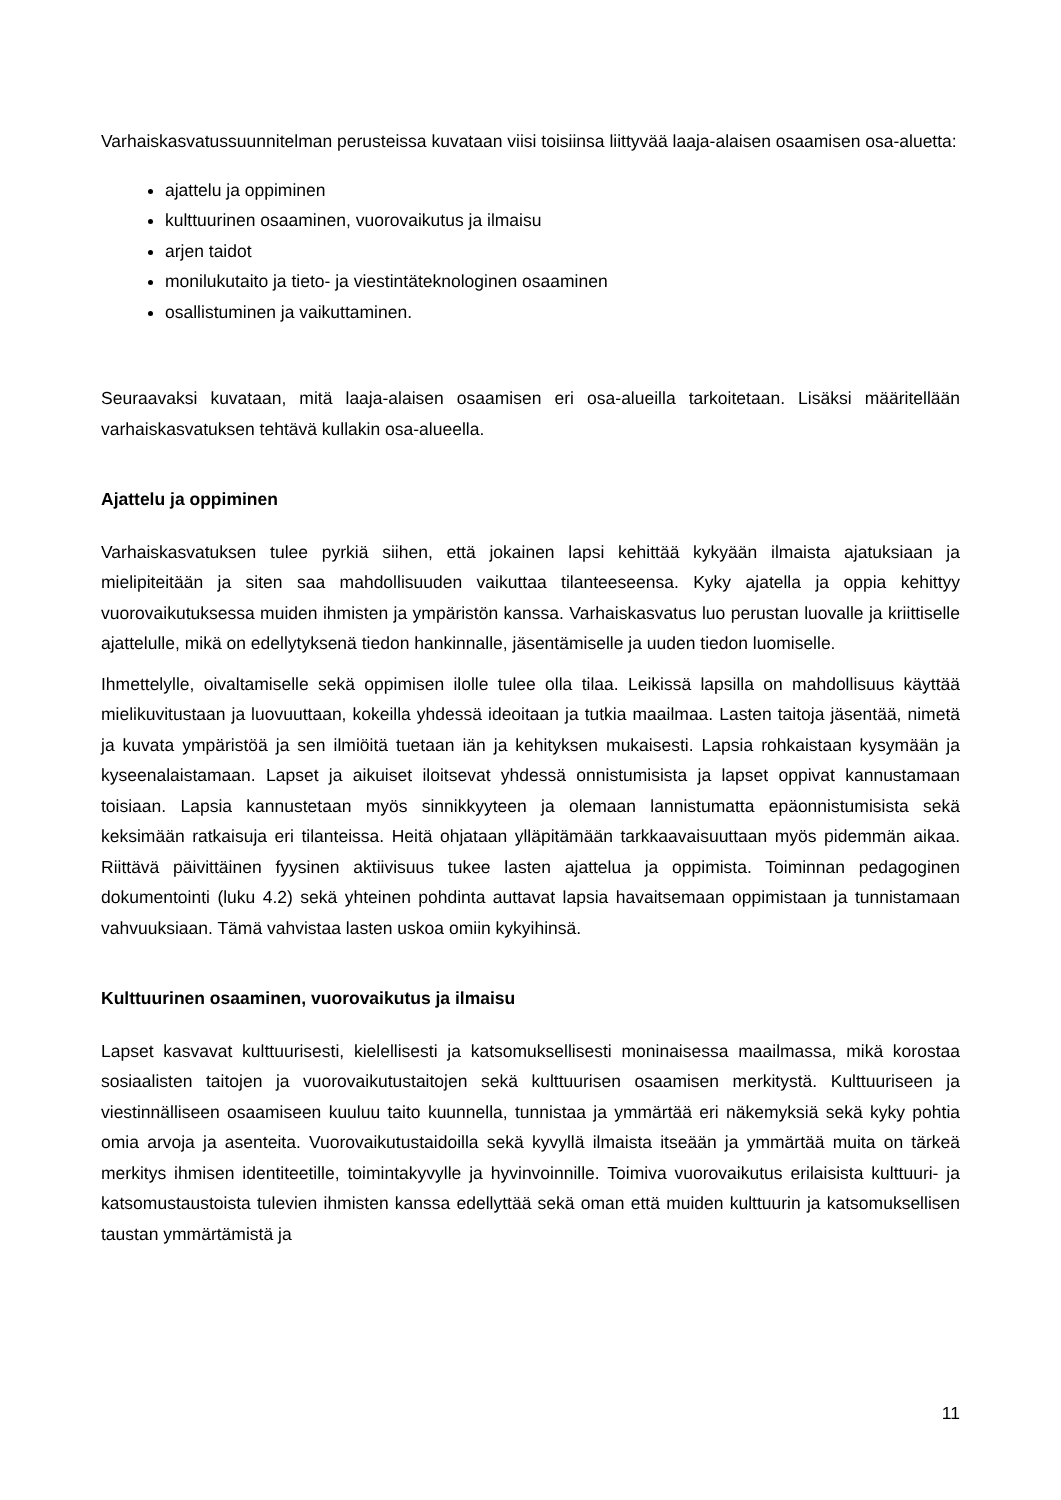Varhaiskasvatussuunnitelman perusteissa kuvataan viisi toisiinsa liittyvää laaja-alaisen osaamisen osa-aluetta:
ajattelu ja oppiminen
kulttuurinen osaaminen, vuorovaikutus ja ilmaisu
arjen taidot
monilukutaito ja tieto- ja viestintäteknologinen osaaminen
osallistuminen ja vaikuttaminen.
Seuraavaksi kuvataan, mitä laaja-alaisen osaamisen eri osa-alueilla tarkoitetaan. Lisäksi määritellään varhaiskasvatuksen tehtävä kullakin osa-alueella.
Ajattelu ja oppiminen
Varhaiskasvatuksen tulee pyrkiä siihen, että jokainen lapsi kehittää kykyään ilmaista ajatuksiaan ja mielipiteitään ja siten saa mahdollisuuden vaikuttaa tilanteeseensa. Kyky ajatella ja oppia kehittyy vuorovaikutuksessa muiden ihmisten ja ympäristön kanssa. Varhaiskasvatus luo perustan luovalle ja kriittiselle ajattelulle, mikä on edellytyksenä tiedon hankinnalle, jäsentämiselle ja uuden tiedon luomiselle.
Ihmettelylle, oivaltamiselle sekä oppimisen ilolle tulee olla tilaa. Leikissä lapsilla on mahdollisuus käyttää mielikuvitustaan ja luovuuttaan, kokeilla yhdessä ideoitaan ja tutkia maailmaa. Lasten taitoja jäsentää, nimetä ja kuvata ympäristöä ja sen ilmiöitä tuetaan iän ja kehityksen mukaisesti. Lapsia rohkaistaan kysymään ja kyseenalaistamaan. Lapset ja aikuiset iloitsevat yhdessä onnistumisista ja lapset oppivat kannustamaan toisiaan. Lapsia kannustetaan myös sinnikkyyteen ja olemaan lannistumatta epäonnistumisista sekä keksimään ratkaisuja eri tilanteissa. Heitä ohjataan ylläpitämään tarkkaavaisuuttaan myös pidemmän aikaa. Riittävä päivittäinen fyysinen aktiivisuus tukee lasten ajattelua ja oppimista. Toiminnan pedagoginen dokumentointi (luku 4.2) sekä yhteinen pohdinta auttavat lapsia havaitsemaan oppimistaan ja tunnistamaan vahvuuksiaan. Tämä vahvistaa lasten uskoa omiin kykyihinsä.
Kulttuurinen osaaminen, vuorovaikutus ja ilmaisu
Lapset kasvavat kulttuurisesti, kielellisesti ja katsomuksellisesti moninaisessa maailmassa, mikä korostaa sosiaalisten taitojen ja vuorovaikutustaitojen sekä kulttuurisen osaamisen merkitystä. Kulttuuriseen ja viestinnälliseen osaamiseen kuuluu taito kuunnella, tunnistaa ja ymmärtää eri näkemyksiä sekä kyky pohtia omia arvoja ja asenteita. Vuorovaikutustaidoilla sekä kyvyllä ilmaista itseään ja ymmärtää muita on tärkeä merkitys ihmisen identiteetille, toimintakyvylle ja hyvinvoinnille. Toimiva vuorovaikutus erilaisista kulttuuri- ja katsomustaustoista tulevien ihmisten kanssa edellyttää sekä oman että muiden kulttuurin ja katsomuksellisen taustan ymmärtämistä ja
11